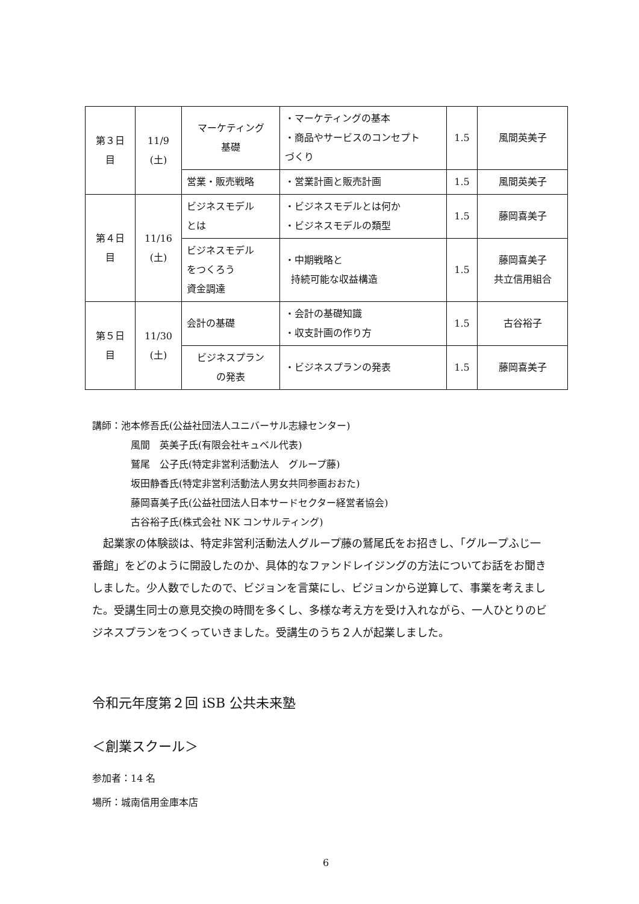| 第３日 目 | 11/9 (土) | マーケティング 基礎 | ・マーケティングの基本 ・商品やサービスのコンセプト づくり | 1.5 | 風間英美子 |
| | | 営業・販売戦略 | ・営業計画と販売計画 | 1.5 | 風間英美子 |
| 第４日 目 | 11/16 (土) | ビジネスモデル とは | ・ビジネスモデルとは何か ・ビジネスモデルの類型 | 1.5 | 藤岡喜美子 |
| | | ビジネスモデル をつくろう 資金調達 | ・中期戦略と 持続可能な収益構造 | 1.5 | 藤岡喜美子 共立信用組合 |
| 第５日 目 | 11/30 (土) | 会計の基礎 | ・会計の基礎知識 ・収支計画の作り方 | 1.5 | 古谷裕子 |
| | | ビジネスプラン の発表 | ・ビジネスプランの発表 | 1.5 | 藤岡喜美子 |
講師：池本修吾氏(公益社団法人ユニバーサル志縁センター)
風間　英美子氏(有限会社キュベル代表)
鷲尾　公子氏(特定非営利活動法人　グループ藤)
坂田静香氏(特定非営利活動法人男女共同参画おおた)
藤岡喜美子氏(公益社団法人日本サードセクター経営者協会)
古谷裕子氏(株式会社 NK コンサルティング)
　起業家の体験談は、特定非営利活動法人グループ藤の鷲尾氏をお招きし、「グループふじ一番館」をどのように開設したのか、具体的なファンドレイジングの方法についてお話をお聞きしました。少人数でしたので、ビジョンを言葉にし、ビジョンから逆算して、事業を考えました。受講生同士の意見交換の時間を多くし、多様な考え方を受け入れながら、一人ひとりのビジネスプランをつくっていきました。受講生のうち２人が起業しました。
令和元年度第２回 iSB 公共未来塾
＜創業スクール＞
参加者：14 名
場所：城南信用金庫本店
6